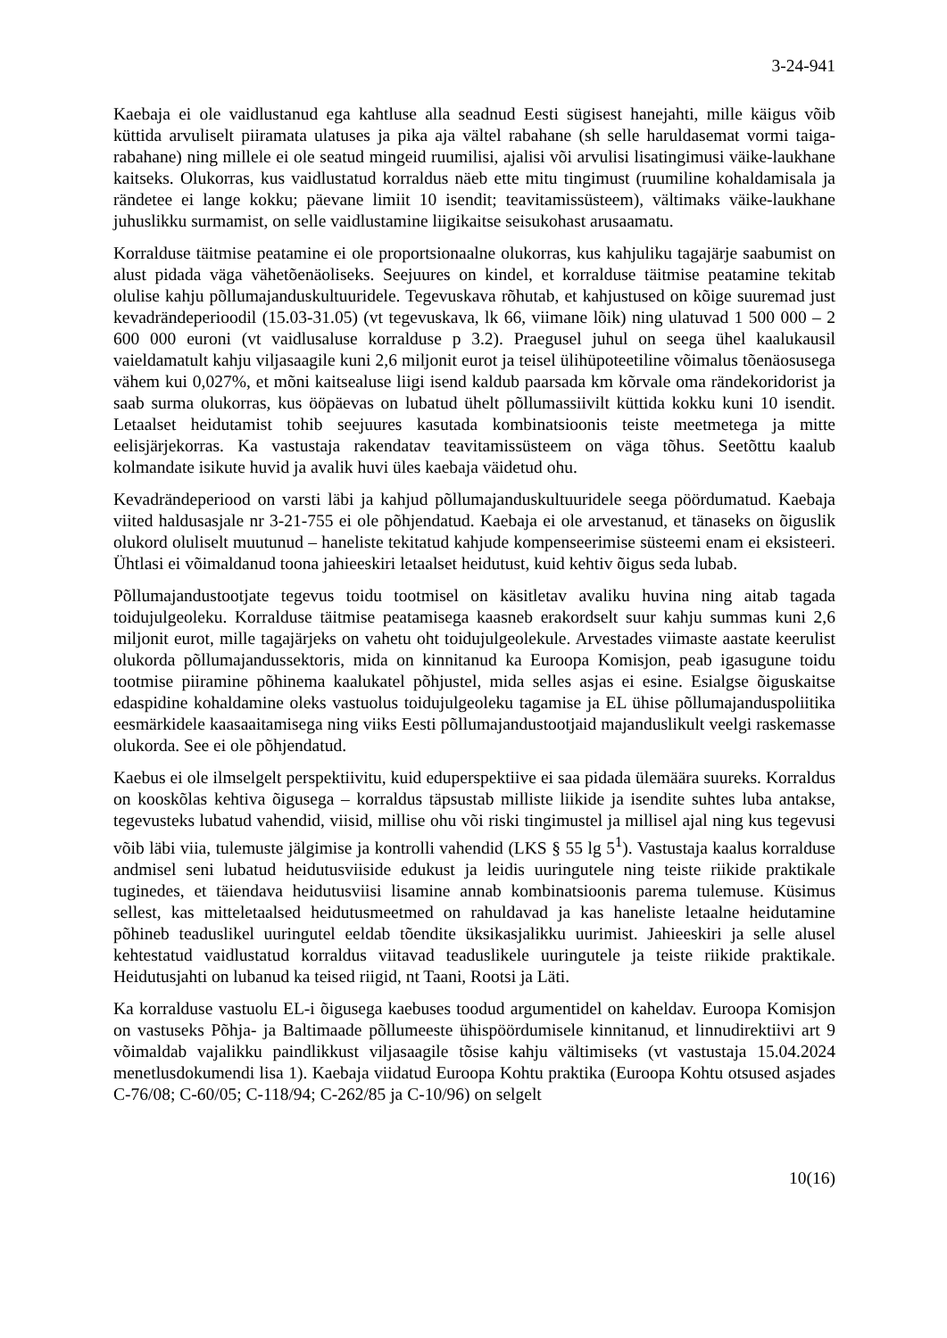3-24-941
Kaebaja ei ole vaidlustanud ega kahtluse alla seadnud Eesti sügisest hanejahti, mille käigus võib küttida arvuliselt piiramata ulatuses ja pika aja vältel rabahane (sh selle haruldasemat vormi taiga-rabahane) ning millele ei ole seatud mingeid ruumilisi, ajalisi või arvulisi lisatingimusi väike-laukhane kaitseks. Olukorras, kus vaidlustatud korraldus näeb ette mitu tingimust (ruumiline kohaldamisala ja rändetee ei lange kokku; päevane limiit 10 isendit; teavitamissüsteem), vältimaks väike-laukhane juhuslikku surmamist, on selle vaidlustamine liigikaitse seisukohast arusaamatu.
Korralduse täitmise peatamine ei ole proportsionaalne olukorras, kus kahjuliku tagajärje saabumist on alust pidada väga vähetõenäoliseks. Seejuures on kindel, et korralduse täitmise peatamine tekitab olulise kahju põllumajanduskultuuridele. Tegevuskava rõhutab, et kahjustused on kõige suuremad just kevadrändeperioodil (15.03-31.05) (vt tegevuskava, lk 66, viimane lõik) ning ulatuvad 1 500 000 – 2 600 000 euroni (vt vaidlusaluse korralduse p 3.2). Praegusel juhul on seega ühel kaalukausil vaieldamatult kahju viljasaagile kuni 2,6 miljonit eurot ja teisel ülihüpoteetiline võimalus tõenäosusega vähem kui 0,027%, et mõni kaitsealuse liigi isend kaldub paarsada km kõrvale oma rändekoridorist ja saab surma olukorras, kus ööpäevas on lubatud ühelt põllumassiivilt küttida kokku kuni 10 isendit. Letaalset heidutamist tohib seejuures kasutada kombinatsioonis teiste meetmetega ja mitte eelisjärjekorras. Ka vastustaja rakendatav teavitamissüsteem on väga tõhus. Seetõttu kaalub kolmandate isikute huvid ja avalik huvi üles kaebaja väidetud ohu.
Kevadrändeperiood on varsti läbi ja kahjud põllumajanduskultuuridele seega pöördumatud. Kaebaja viited haldusasjale nr 3-21-755 ei ole põhjendatud. Kaebaja ei ole arvestanud, et tänaseks on õiguslik olukord oluliselt muutunud – haneliste tekitatud kahjude kompenseerimise süsteemi enam ei eksisteeri. Ühtlasi ei võimaldanud toona jahieeskiri letaalset heidutust, kuid kehtiv õigus seda lubab.
Põllumajandustootjate tegevus toidu tootmisel on käsitletav avaliku huvina ning aitab tagada toidujulgeoleku. Korralduse täitmise peatamisega kaasneb erakordselt suur kahju summas kuni 2,6 miljonit eurot, mille tagajärjeks on vahetu oht toidujulgeolekule. Arvestades viimaste aastate keerulist olukorda põllumajandussektoris, mida on kinnitanud ka Euroopa Komisjon, peab igasugune toidu tootmise piiramine põhinema kaalukatel põhjustel, mida selles asjas ei esine. Esialgse õiguskaitse edaspidine kohaldamine oleks vastuolus toidujulgeoleku tagamise ja EL ühise põllumajanduspoliitika eesmärkidele kaasaaitamisega ning viiks Eesti põllumajandustootjaid majanduslikult veelgi raskemasse olukorda. See ei ole põhjendatud.
Kaebus ei ole ilmselgelt perspektiivitu, kuid eduperspektiive ei saa pidada ülemäära suureks. Korraldus on kooskõlas kehtiva õigusega – korraldus täpsustab milliste liikide ja isendite suhtes luba antakse, tegevusteks lubatud vahendid, viisid, millise ohu või riski tingimustel ja millisel ajal ning kus tegevusi võib läbi viia, tulemuste jälgimise ja kontrolli vahendid (LKS § 55 lg 5<sup>1</sup>). Vastustaja kaalus korralduse andmisel seni lubatud heidutusviiside edukust ja leidis uuringutele ning teiste riikide praktikale tuginedes, et täiendava heidutusviisi lisamine annab kombinatsioonis parema tulemuse. Küsimus sellest, kas mitteletaalsed heidutusmeetmed on rahuldavad ja kas haneliste letaalne heidutamine põhineb teaduslikel uuringutel eeldab tõendite üksikasjalikku uurimist. Jahieeskiri ja selle alusel kehtestatud vaidlustatud korraldus viitavad teaduslikele uuringutele ja teiste riikide praktikale. Heidutusjahti on lubanud ka teised riigid, nt Taani, Rootsi ja Läti.
Ka korralduse vastuolu EL-i õigusega kaebuses toodud argumentidel on kaheldav. Euroopa Komisjon on vastuseks Põhja- ja Baltimaade põllumeeste ühispöördumisele kinnitanud, et linnudirektiivi art 9 võimaldab vajalikku paindlikkust viljasaagile tõsise kahju vältimiseks (vt vastustaja 15.04.2024 menetlusdokumendi lisa 1). Kaebaja viidatud Euroopa Kohtu praktika (Euroopa Kohtu otsused asjades C-76/08; C-60/05; C-118/94; C-262/85 ja C-10/96) on selgelt
10(16)